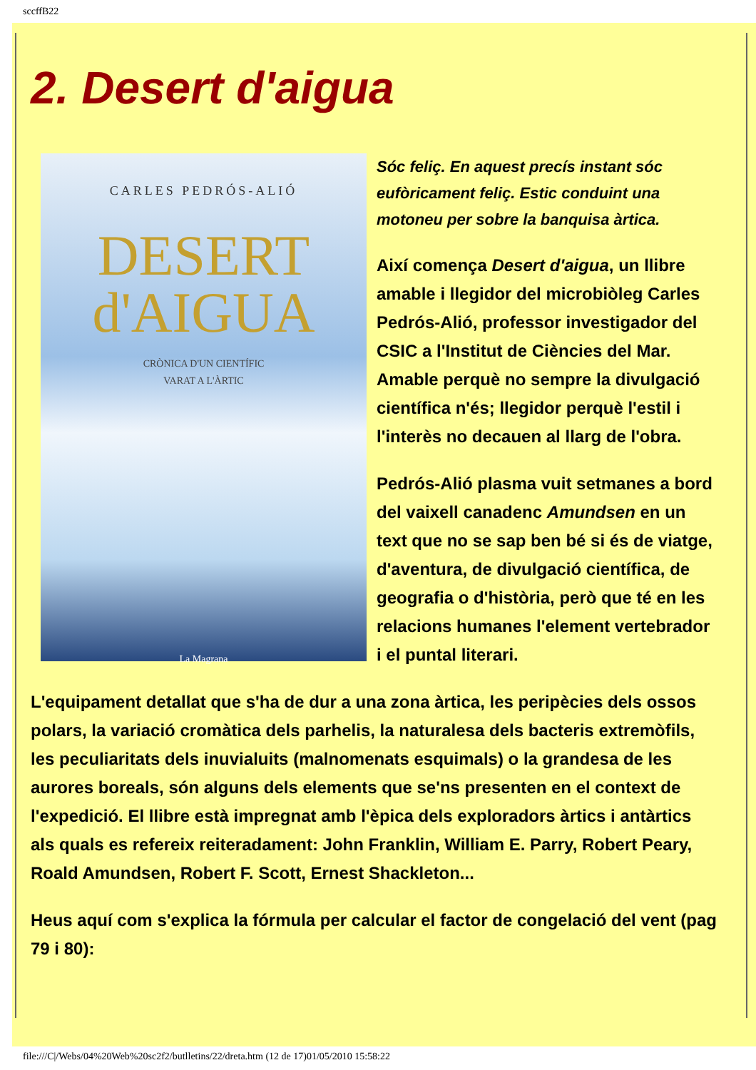sccffB22
2. Desert d'aigua
CARLES PEDRÓS-ALIÓ
DESERT
d'AIGUA
CRÒNICA D'UN CIENTÍFIC
VARAT A L'ÀRTIC
La Magrana
Sóc feliç. En aquest precís instant sóc eufòricament feliç. Estic conduint una motoneu per sobre la banquisa àrtica.
Així comença Desert d'aigua, un llibre amable i llegidor del microbiòleg Carles Pedrós-Alió, professor investigador del CSIC a l'Institut de Ciències del Mar. Amable perquè no sempre la divulgació científica n'és; llegidor perquè l'estil i l'interès no decauen al llarg de l'obra.
Pedrós-Alió plasma vuit setmanes a bord del vaixell canadenc Amundsen en un text que no se sap ben bé si és de viatge, d'aventura, de divulgació científica, de geografia o d'història, però que té en les relacions humanes l'element vertebrador i el puntal literari.
L'equipament detallat que s'ha de dur a una zona àrtica, les peripècies dels ossos polars, la variació cromàtica dels parhelis, la naturalesa dels bacteris extremòfils, les peculiaritats dels inuvialuits (malnomenats esquimals) o la grandesa de les aurores boreals, són alguns dels elements que se'ns presenten en el context de l'expedició. El llibre està impregnat amb l'èpica dels exploradors àrtics i antàrtics als quals es refereix reiteradament: John Franklin, William E. Parry, Robert Peary, Roald Amundsen, Robert F. Scott, Ernest Shackleton...
Heus aquí com s'explica la fórmula per calcular el factor de congelació del vent (pag 79 i 80):
file:///C|/Webs/04%20Web%20sc2f2/butlletins/22/dreta.htm (12 de 17)01/05/2010 15:58:22